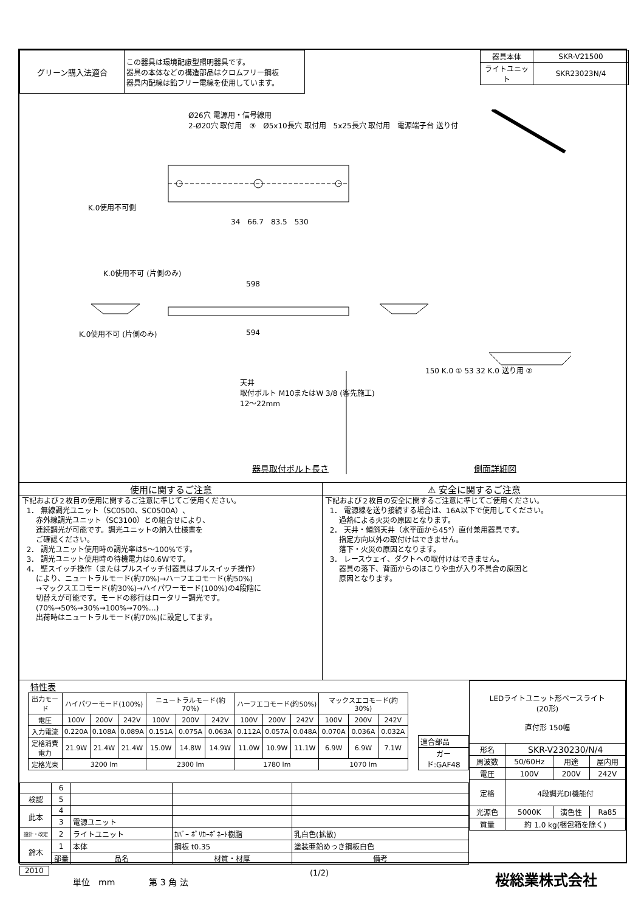| グリーン購入法適合 | この器具は環境配慮型照明器具です。 器具の本体などの構造部品はクロムフリー鋼板 器具内配線は鉛フリー電線を使用しています。 |
| 器具本体 | SKR-V21500 |
| ライトユニット | SKR23023N/4 |
Ø26穴 電源用・信号線用
2-Ø20穴 取付用　③　Ø5x10長穴 取付用　5x25長穴 取付用　電源端子台 送り付
K.0使用不可側
34　66.7　83.5　530
K.0使用不可 (片側のみ)
598
594
K.0使用不可 (片側のみ)
天井
取付ボルト M10またはW 3/8 (客先施工)
12～22mm
150 K.0 ① 53 32 K.0 送り用 ②
器具取付ボルト長さ 側面詳細図
使用に関するご注意
下記および２枚目の使用に関するご注意に準じてご使用ください。 1． 無線調光ユニット（SC0500、SC0500A）、 赤外線調光ユニット（SC3100）との組合せにより、 連続調光が可能です。調光ユニットの納入仕様書を ご確認ください。 2． 調光ユニット使用時の調光率は5～100%です。 3． 調光ユニット使用時の待機電力は0.6Wです。 4． 壁スイッチ操作（またはプルスイッチ付器具はプルスイッチ操作） により、ニュートラルモード(約70%)→ハーフエコモード(約50%) →マックスエコモード(約30%)→ハイパワーモード(100%)の4段階に 切替えが可能です。モードの移行はロータリー調光です。 (70%→50%→30%→100%→70%…) 出荷時はニュートラルモード(約70%)に設定してます。
⚠ 安全に関するご注意
下記および２枚目の安全に関するご注意に準じてご使用ください。 1． 電源線を送り接続する場合は、16A以下で使用してください。 過熱による火災の原因となります。 2． 天井・傾斜天井（水平面から45°）直付兼用器具です。 指定方向以外の取付けはできません。 落下・火災の原因となります。 3． レースウェイ、ダクトへの取付けはできません。 器具の落下、背面からのほこりや虫が入り不具合の原因と 原因となります。
特性表
| 出力モード | ハイパワーモード(100%) | | | ニュートラルモード(約70%) | | | ハーフエコモード(約50%) | | | マックスエコモード(約30%) | | |
| 電圧 | 100V | 200V | 242V | 100V | 200V | 242V | 100V | 200V | 242V | 100V | 200V | 242V |
| 入力電流 | 0.220A | 0.108A | 0.089A | 0.151A | 0.075A | 0.063A | 0.112A | 0.057A | 0.048A | 0.070A | 0.036A | 0.032A |
| 定格消費電力 | 21.9W | 21.4W | 21.4W | 15.0W | 14.8W | 14.9W | 11.0W | 10.9W | 11.1W | 6.9W | 6.9W | 7.1W |
| 定格光束 | 3200 lm | | | 2300 lm | | | 1780 lm | | | 1070 lm | | |
| 適合部品 |
| ガード:GAF48 |
| | 6 | | | |
| 検認 | 5 | | | |
| 此本 | 4 | | | |
| | 3 | 電源ユニット | | |
| 設計・改定 | 2 | ライトユニット | ｶﾊﾞｰ ﾎﾟﾘｶｰﾎﾞﾈｰﾄ樹脂 | 乳白色(拡散) |
| 鈴木 | 1 | 本体 | 鋼板 t0.35 | 塗装亜鉛めっき鋼板白色 |
| | 部番 | 品名 | 材質・材厚 | 備考 |
| LEDライトユニット形ベースライト (20形) 直付形 150幅 | | | |
| 形名 | SKR-V230230/N/4 | | |
| 周波数 | 50/60Hz | 用途 | 屋内用 |
| 電圧 | 100V | 200V | 242V |
| 定格 | 4段調光DI機能付 | | |
| 光源色 | 5000K | 演色性 | Ra85 |
| 質量 | 約 1.0 kg(梱包箱を除く) | | |
2010
単位　mm　　　　第 3 角 法
(1/2) 桜総業株式会社